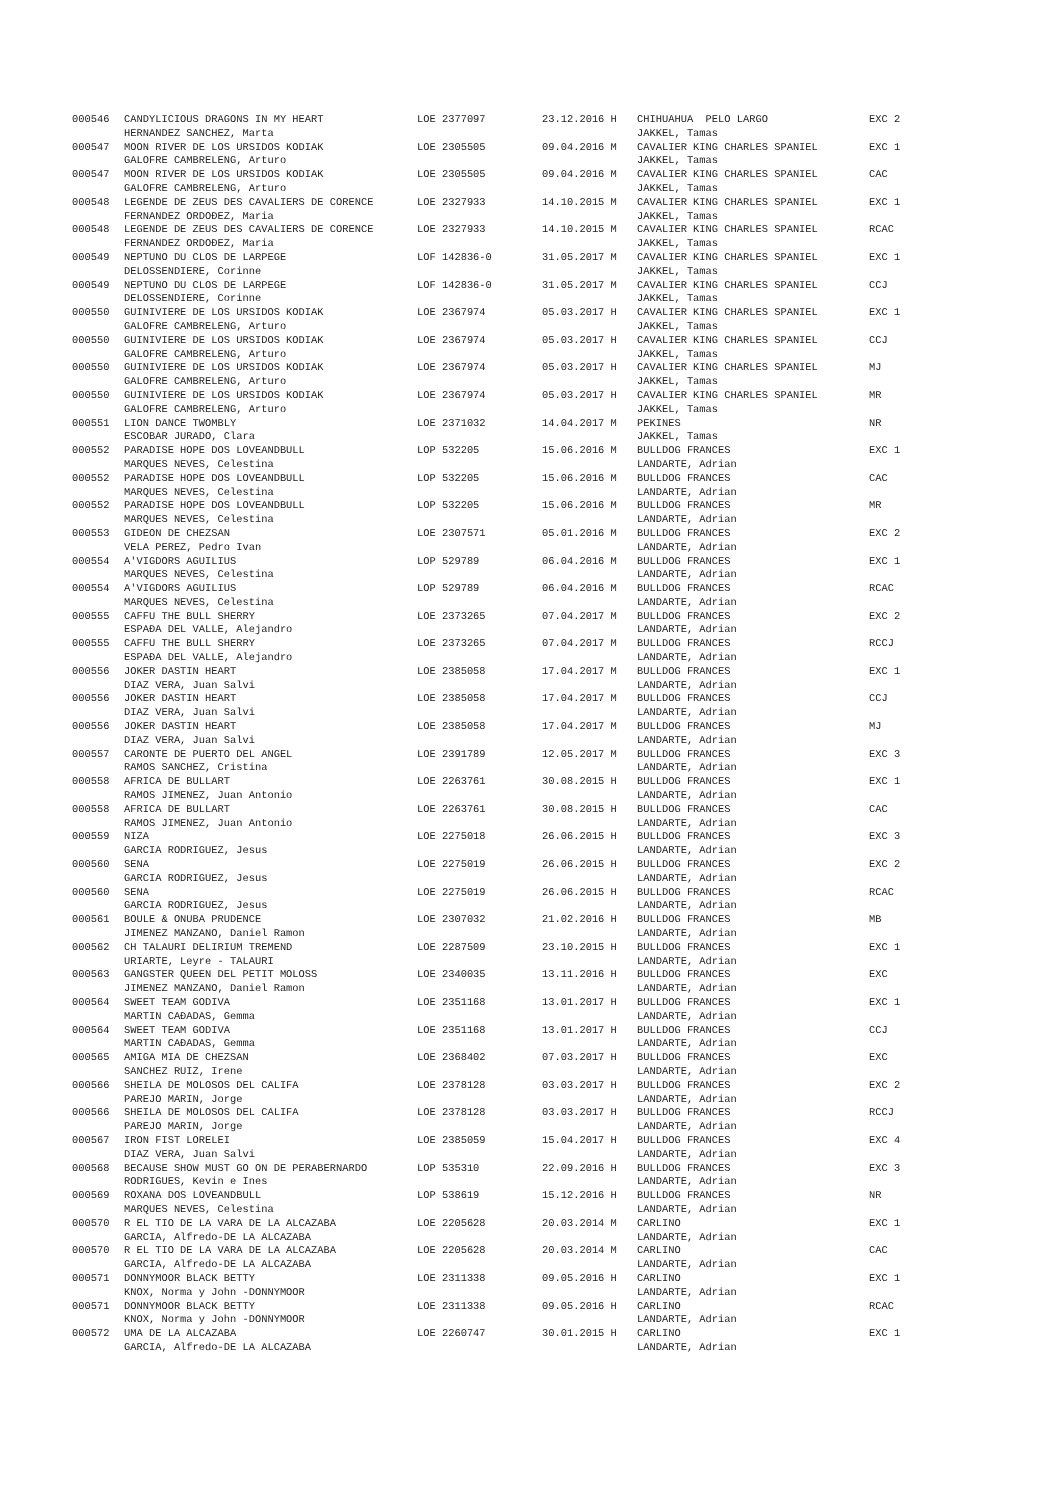| 000546 | CANDYLICIOUS DRAGONS IN MY HEART | LOE 2377097 | 23.12.2016 H | CHIHUAHUA PELO LARGO | EXC 2 |
| | HERNANDEZ SANCHEZ, Marta | | | JAKKEL, Tamas | |
| 000547 | MOON RIVER DE LOS URSIDOS KODIAK | LOE 2305505 | 09.04.2016 M | CAVALIER KING CHARLES SPANIEL | EXC 1 |
| | GALOFRE CAMBRELENG, Arturo | | | JAKKEL, Tamas | |
| 000547 | MOON RIVER DE LOS URSIDOS KODIAK | LOE 2305505 | 09.04.2016 M | CAVALIER KING CHARLES SPANIEL | CAC |
| | GALOFRE CAMBRELENG, Arturo | | | JAKKEL, Tamas | |
| 000548 | LEGENDE DE ZEUS DES CAVALIERS DE CORENCE | LOE 2327933 | 14.10.2015 M | CAVALIER KING CHARLES SPANIEL | EXC 1 |
| | FERNANDEZ ORDOĐEZ, Maria | | | JAKKEL, Tamas | |
| 000548 | LEGENDE DE ZEUS DES CAVALIERS DE CORENCE | LOE 2327933 | 14.10.2015 M | CAVALIER KING CHARLES SPANIEL | RCAC |
| | FERNANDEZ ORDOĐEZ, Maria | | | JAKKEL, Tamas | |
| 000549 | NEPTUNO DU CLOS DE LARPEGE | LOF 142836-0 | 31.05.2017 M | CAVALIER KING CHARLES SPANIEL | EXC 1 |
| | DELOSSENDIERE, Corinne | | | JAKKEL, Tamas | |
| 000549 | NEPTUNO DU CLOS DE LARPEGE | LOF 142836-0 | 31.05.2017 M | CAVALIER KING CHARLES SPANIEL | CCJ |
| | DELOSSENDIERE, Corinne | | | JAKKEL, Tamas | |
| 000550 | GUINIVIERE DE LOS URSIDOS KODIAK | LOE 2367974 | 05.03.2017 H | CAVALIER KING CHARLES SPANIEL | EXC 1 |
| | GALOFRE CAMBRELENG, Arturo | | | JAKKEL, Tamas | |
| 000550 | GUINIVIERE DE LOS URSIDOS KODIAK | LOE 2367974 | 05.03.2017 H | CAVALIER KING CHARLES SPANIEL | CCJ |
| | GALOFRE CAMBRELENG, Arturo | | | JAKKEL, Tamas | |
| 000550 | GUINIVIERE DE LOS URSIDOS KODIAK | LOE 2367974 | 05.03.2017 H | CAVALIER KING CHARLES SPANIEL | MJ |
| | GALOFRE CAMBRELENG, Arturo | | | JAKKEL, Tamas | |
| 000550 | GUINIVIERE DE LOS URSIDOS KODIAK | LOE 2367974 | 05.03.2017 H | CAVALIER KING CHARLES SPANIEL | MR |
| | GALOFRE CAMBRELENG, Arturo | | | JAKKEL, Tamas | |
| 000551 | LION DANCE TWOMBLY | LOE 2371032 | 14.04.2017 M | PEKINES | NR |
| | ESCOBAR JURADO, Clara | | | JAKKEL, Tamas | |
| 000552 | PARADISE HOPE DOS LOVEANDBULL | LOP 532205 | 15.06.2016 M | BULLDOG FRANCES | EXC 1 |
| | MARQUES NEVES, Celestina | | | LANDARTE, Adrian | |
| 000552 | PARADISE HOPE DOS LOVEANDBULL | LOP 532205 | 15.06.2016 M | BULLDOG FRANCES | CAC |
| | MARQUES NEVES, Celestina | | | LANDARTE, Adrian | |
| 000552 | PARADISE HOPE DOS LOVEANDBULL | LOP 532205 | 15.06.2016 M | BULLDOG FRANCES | MR |
| | MARQUES NEVES, Celestina | | | LANDARTE, Adrian | |
| 000553 | GIDEON DE CHEZSAN | LOE 2307571 | 05.01.2016 M | BULLDOG FRANCES | EXC 2 |
| | VELA PEREZ, Pedro Ivan | | | LANDARTE, Adrian | |
| 000554 | A'VIGDORS AGUILIUS | LOP 529789 | 06.04.2016 M | BULLDOG FRANCES | EXC 1 |
| | MARQUES NEVES, Celestina | | | LANDARTE, Adrian | |
| 000554 | A'VIGDORS AGUILIUS | LOP 529789 | 06.04.2016 M | BULLDOG FRANCES | RCAC |
| | MARQUES NEVES, Celestina | | | LANDARTE, Adrian | |
| 000555 | CAFFU THE BULL SHERRY | LOE 2373265 | 07.04.2017 M | BULLDOG FRANCES | EXC 2 |
| | ESPAĐA DEL VALLE, Alejandro | | | LANDARTE, Adrian | |
| 000555 | CAFFU THE BULL SHERRY | LOE 2373265 | 07.04.2017 M | BULLDOG FRANCES | RCCJ |
| | ESPAĐA DEL VALLE, Alejandro | | | LANDARTE, Adrian | |
| 000556 | JOKER DASTIN HEART | LOE 2385058 | 17.04.2017 M | BULLDOG FRANCES | EXC 1 |
| | DIAZ VERA, Juan Salvi | | | LANDARTE, Adrian | |
| 000556 | JOKER DASTIN HEART | LOE 2385058 | 17.04.2017 M | BULLDOG FRANCES | CCJ |
| | DIAZ VERA, Juan Salvi | | | LANDARTE, Adrian | |
| 000556 | JOKER DASTIN HEART | LOE 2385058 | 17.04.2017 M | BULLDOG FRANCES | MJ |
| | DIAZ VERA, Juan Salvi | | | LANDARTE, Adrian | |
| 000557 | CARONTE DE PUERTO DEL ANGEL | LOE 2391789 | 12.05.2017 M | BULLDOG FRANCES | EXC 3 |
| | RAMOS SANCHEZ, Cristina | | | LANDARTE, Adrian | |
| 000558 | AFRICA DE BULLART | LOE 2263761 | 30.08.2015 H | BULLDOG FRANCES | EXC 1 |
| | RAMOS JIMENEZ, Juan Antonio | | | LANDARTE, Adrian | |
| 000558 | AFRICA DE BULLART | LOE 2263761 | 30.08.2015 H | BULLDOG FRANCES | CAC |
| | RAMOS JIMENEZ, Juan Antonio | | | LANDARTE, Adrian | |
| 000559 | NIZA | LOE 2275018 | 26.06.2015 H | BULLDOG FRANCES | EXC 3 |
| | GARCIA RODRIGUEZ, Jesus | | | LANDARTE, Adrian | |
| 000560 | SENA | LOE 2275019 | 26.06.2015 H | BULLDOG FRANCES | EXC 2 |
| | GARCIA RODRIGUEZ, Jesus | | | LANDARTE, Adrian | |
| 000560 | SENA | LOE 2275019 | 26.06.2015 H | BULLDOG FRANCES | RCAC |
| | GARCIA RODRIGUEZ, Jesus | | | LANDARTE, Adrian | |
| 000561 | BOULE & ONUBA PRUDENCE | LOE 2307032 | 21.02.2016 H | BULLDOG FRANCES | MB |
| | JIMENEZ MANZANO, Daniel Ramon | | | LANDARTE, Adrian | |
| 000562 | CH TALAURI DELIRIUM TREMEND | LOE 2287509 | 23.10.2015 H | BULLDOG FRANCES | EXC 1 |
| | URIARTE, Leyre - TALAURI | | | LANDARTE, Adrian | |
| 000563 | GANGSTER QUEEN DEL PETIT MOLOSS | LOE 2340035 | 13.11.2016 H | BULLDOG FRANCES | EXC |
| | JIMENEZ MANZANO, Daniel Ramon | | | LANDARTE, Adrian | |
| 000564 | SWEET TEAM GODIVA | LOE 2351168 | 13.01.2017 H | BULLDOG FRANCES | EXC 1 |
| | MARTIN CAĐADAS, Gemma | | | LANDARTE, Adrian | |
| 000564 | SWEET TEAM GODIVA | LOE 2351168 | 13.01.2017 H | BULLDOG FRANCES | CCJ |
| | MARTIN CAĐADAS, Gemma | | | LANDARTE, Adrian | |
| 000565 | AMIGA MIA DE CHEZSAN | LOE 2368402 | 07.03.2017 H | BULLDOG FRANCES | EXC |
| | SANCHEZ RUIZ, Irene | | | LANDARTE, Adrian | |
| 000566 | SHEILA DE MOLOSOS DEL CALIFA | LOE 2378128 | 03.03.2017 H | BULLDOG FRANCES | EXC 2 |
| | PAREJO MARIN, Jorge | | | LANDARTE, Adrian | |
| 000566 | SHEILA DE MOLOSOS DEL CALIFA | LOE 2378128 | 03.03.2017 H | BULLDOG FRANCES | RCCJ |
| | PAREJO MARIN, Jorge | | | LANDARTE, Adrian | |
| 000567 | IRON FIST LORELEI | LOE 2385059 | 15.04.2017 H | BULLDOG FRANCES | EXC 4 |
| | DIAZ VERA, Juan Salvi | | | LANDARTE, Adrian | |
| 000568 | BECAUSE SHOW MUST GO ON DE PERABERNARDO | LOP 535310 | 22.09.2016 H | BULLDOG FRANCES | EXC 3 |
| | RODRIGUES, Kevin e Ines | | | LANDARTE, Adrian | |
| 000569 | ROXANA DOS LOVEANDBULL | LOP 538619 | 15.12.2016 H | BULLDOG FRANCES | NR |
| | MARQUES NEVES, Celestina | | | LANDARTE, Adrian | |
| 000570 | R EL TIO DE LA VARA DE LA ALCAZABA | LOE 2205628 | 20.03.2014 M | CARLINO | EXC 1 |
| | GARCIA, Alfredo-DE LA ALCAZABA | | | LANDARTE, Adrian | |
| 000570 | R EL TIO DE LA VARA DE LA ALCAZABA | LOE 2205628 | 20.03.2014 M | CARLINO | CAC |
| | GARCIA, Alfredo-DE LA ALCAZABA | | | LANDARTE, Adrian | |
| 000571 | DONNYMOOR BLACK BETTY | LOE 2311338 | 09.05.2016 H | CARLINO | EXC 1 |
| | KNOX, Norma y John -DONNYMOOR | | | LANDARTE, Adrian | |
| 000571 | DONNYMOOR BLACK BETTY | LOE 2311338 | 09.05.2016 H | CARLINO | RCAC |
| | KNOX, Norma y John -DONNYMOOR | | | LANDARTE, Adrian | |
| 000572 | UMA DE LA ALCAZABA | LOE 2260747 | 30.01.2015 H | CARLINO | EXC 1 |
| | GARCIA, Alfredo-DE LA ALCAZABA | | | LANDARTE, Adrian | |